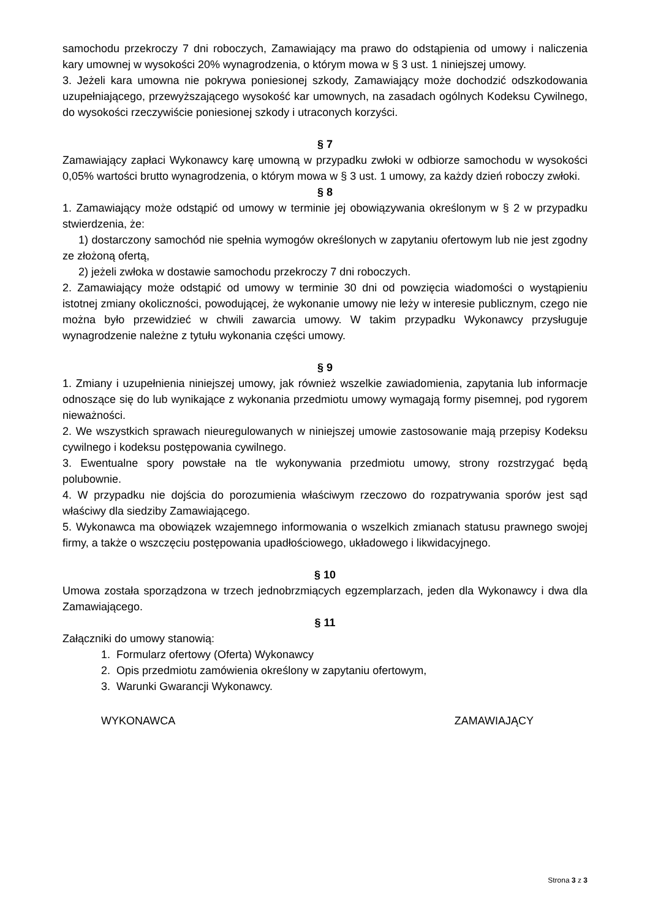samochodu przekroczy 7 dni roboczych, Zamawiający ma prawo do odstąpienia od umowy i naliczenia kary umownej w wysokości 20% wynagrodzenia, o którym mowa w § 3 ust. 1 niniejszej umowy.
3. Jeżeli kara umowna nie pokrywa poniesionej szkody, Zamawiający może dochodzić odszkodowania uzupełniającego, przewyższającego wysokość kar umownych, na zasadach ogólnych Kodeksu Cywilnego, do wysokości rzeczywiście poniesionej szkody i utraconych korzyści.
§ 7
Zamawiający zapłaci Wykonawcy karę umowną w przypadku zwłoki w odbiorze samochodu w wysokości 0,05% wartości brutto wynagrodzenia, o którym mowa w § 3 ust. 1 umowy, za każdy dzień roboczy zwłoki.
§ 8
1. Zamawiający może odstąpić od umowy w terminie jej obowiązywania określonym w § 2 w przypadku stwierdzenia, że:
1) dostarczony samochód nie spełnia wymogów określonych w zapytaniu ofertowym lub nie jest zgodny ze złożoną ofertą,
2) jeżeli zwłoka w dostawie samochodu przekroczy 7 dni roboczych.
2. Zamawiający może odstąpić od umowy w terminie 30 dni od powzięcia wiadomości o wystąpieniu istotnej zmiany okoliczności, powodującej, że wykonanie umowy nie leży w interesie publicznym, czego nie można było przewidzieć w chwili zawarcia umowy. W takim przypadku Wykonawcy przysługuje wynagrodzenie należne z tytułu wykonania części umowy.
§ 9
1. Zmiany i uzupełnienia niniejszej umowy, jak również wszelkie zawiadomienia, zapytania lub informacje odnoszące się do lub wynikające z wykonania przedmiotu umowy wymagają formy pisemnej, pod rygorem nieważności.
2. We wszystkich sprawach nieuregulowanych w niniejszej umowie zastosowanie mają przepisy Kodeksu cywilnego i kodeksu postępowania cywilnego.
3. Ewentualne spory powstałe na tle wykonywania przedmiotu umowy, strony rozstrzygać będą polubownie.
4. W przypadku nie dojścia do porozumienia właściwym rzeczowo do rozpatrywania sporów jest sąd właściwy dla siedziby Zamawiającego.
5. Wykonawca ma obowiązek wzajemnego informowania o wszelkich zmianach statusu prawnego swojej firmy, a także o wszczęciu postępowania upadłościowego, układowego i likwidacyjnego.
§ 10
Umowa została sporządzona w trzech jednobrzmiących egzemplarzach, jeden dla Wykonawcy i dwa dla Zamawiającego.
§ 11
Załączniki do umowy stanowią:
1. Formularz ofertowy (Oferta) Wykonawcy
2. Opis przedmiotu zamówienia określony w zapytaniu ofertowym,
3. Warunki Gwarancji Wykonawcy.
WYKONAWCA ZAMAWIAJĄCY
Strona 3 z 3